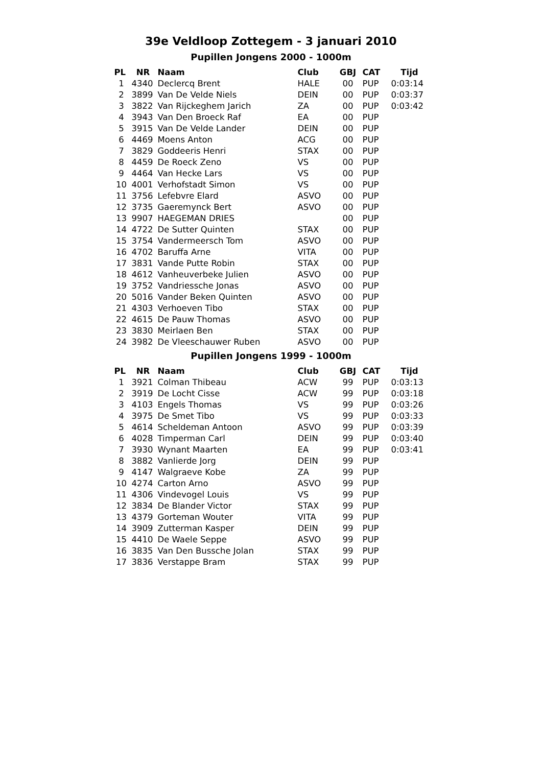39e Veldloop Zottegem - 3 januari 2010
Pupillen Jongens 2000 - 1000m
| PL | NR | Naam | Club | GBJ | CAT | Tijd |
| --- | --- | --- | --- | --- | --- | --- |
| 1 | 4340 | Declercq Brent | HALE | 00 | PUP | 0:03:14 |
| 2 | 3899 | Van De Velde Niels | DEIN | 00 | PUP | 0:03:37 |
| 3 | 3822 | Van Rijckeghem Jarich | ZA | 00 | PUP | 0:03:42 |
| 4 | 3943 | Van Den Broeck Raf | EA | 00 | PUP | |
| 5 | 3915 | Van De Velde Lander | DEIN | 00 | PUP | |
| 6 | 4469 | Moens Anton | ACG | 00 | PUP | |
| 7 | 3829 | Goddeeris Henri | STAX | 00 | PUP | |
| 8 | 4459 | De Roeck Zeno | VS | 00 | PUP | |
| 9 | 4464 | Van Hecke Lars | VS | 00 | PUP | |
| 10 | 4001 | Verhofstadt Simon | VS | 00 | PUP | |
| 11 | 3756 | Lefebvre Elard | ASVO | 00 | PUP | |
| 12 | 3735 | Gaeremynck Bert | ASVO | 00 | PUP | |
| 13 | 9907 | HAEGEMAN DRIES | | 00 | PUP | |
| 14 | 4722 | De Sutter Quinten | STAX | 00 | PUP | |
| 15 | 3754 | Vandermeersch Tom | ASVO | 00 | PUP | |
| 16 | 4702 | Baruffa Arne | VITA | 00 | PUP | |
| 17 | 3831 | Vande Putte Robin | STAX | 00 | PUP | |
| 18 | 4612 | Vanheuverbeke Julien | ASVO | 00 | PUP | |
| 19 | 3752 | Vandriessche Jonas | ASVO | 00 | PUP | |
| 20 | 5016 | Vander Beken Quinten | ASVO | 00 | PUP | |
| 21 | 4303 | Verhoeven Tibo | STAX | 00 | PUP | |
| 22 | 4615 | De Pauw Thomas | ASVO | 00 | PUP | |
| 23 | 3830 | Meirlaen Ben | STAX | 00 | PUP | |
| 24 | 3982 | De Vleeschauwer Ruben | ASVO | 00 | PUP | |
Pupillen Jongens 1999 - 1000m
| PL | NR | Naam | Club | GBJ | CAT | Tijd |
| --- | --- | --- | --- | --- | --- | --- |
| 1 | 3921 | Colman Thibeau | ACW | 99 | PUP | 0:03:13 |
| 2 | 3919 | De Locht Cisse | ACW | 99 | PUP | 0:03:18 |
| 3 | 4103 | Engels Thomas | VS | 99 | PUP | 0:03:26 |
| 4 | 3975 | De Smet Tibo | VS | 99 | PUP | 0:03:33 |
| 5 | 4614 | Scheldeman Antoon | ASVO | 99 | PUP | 0:03:39 |
| 6 | 4028 | Timperman Carl | DEIN | 99 | PUP | 0:03:40 |
| 7 | 3930 | Wynant Maarten | EA | 99 | PUP | 0:03:41 |
| 8 | 3882 | Vanlierde Jorg | DEIN | 99 | PUP | |
| 9 | 4147 | Walgraeve Kobe | ZA | 99 | PUP | |
| 10 | 4274 | Carton Arno | ASVO | 99 | PUP | |
| 11 | 4306 | Vindevogel Louis | VS | 99 | PUP | |
| 12 | 3834 | De Blander Victor | STAX | 99 | PUP | |
| 13 | 4379 | Gorteman Wouter | VITA | 99 | PUP | |
| 14 | 3909 | Zutterman Kasper | DEIN | 99 | PUP | |
| 15 | 4410 | De Waele Seppe | ASVO | 99 | PUP | |
| 16 | 3835 | Van Den Bussche Jolan | STAX | 99 | PUP | |
| 17 | 3836 | Verstappe Bram | STAX | 99 | PUP | |